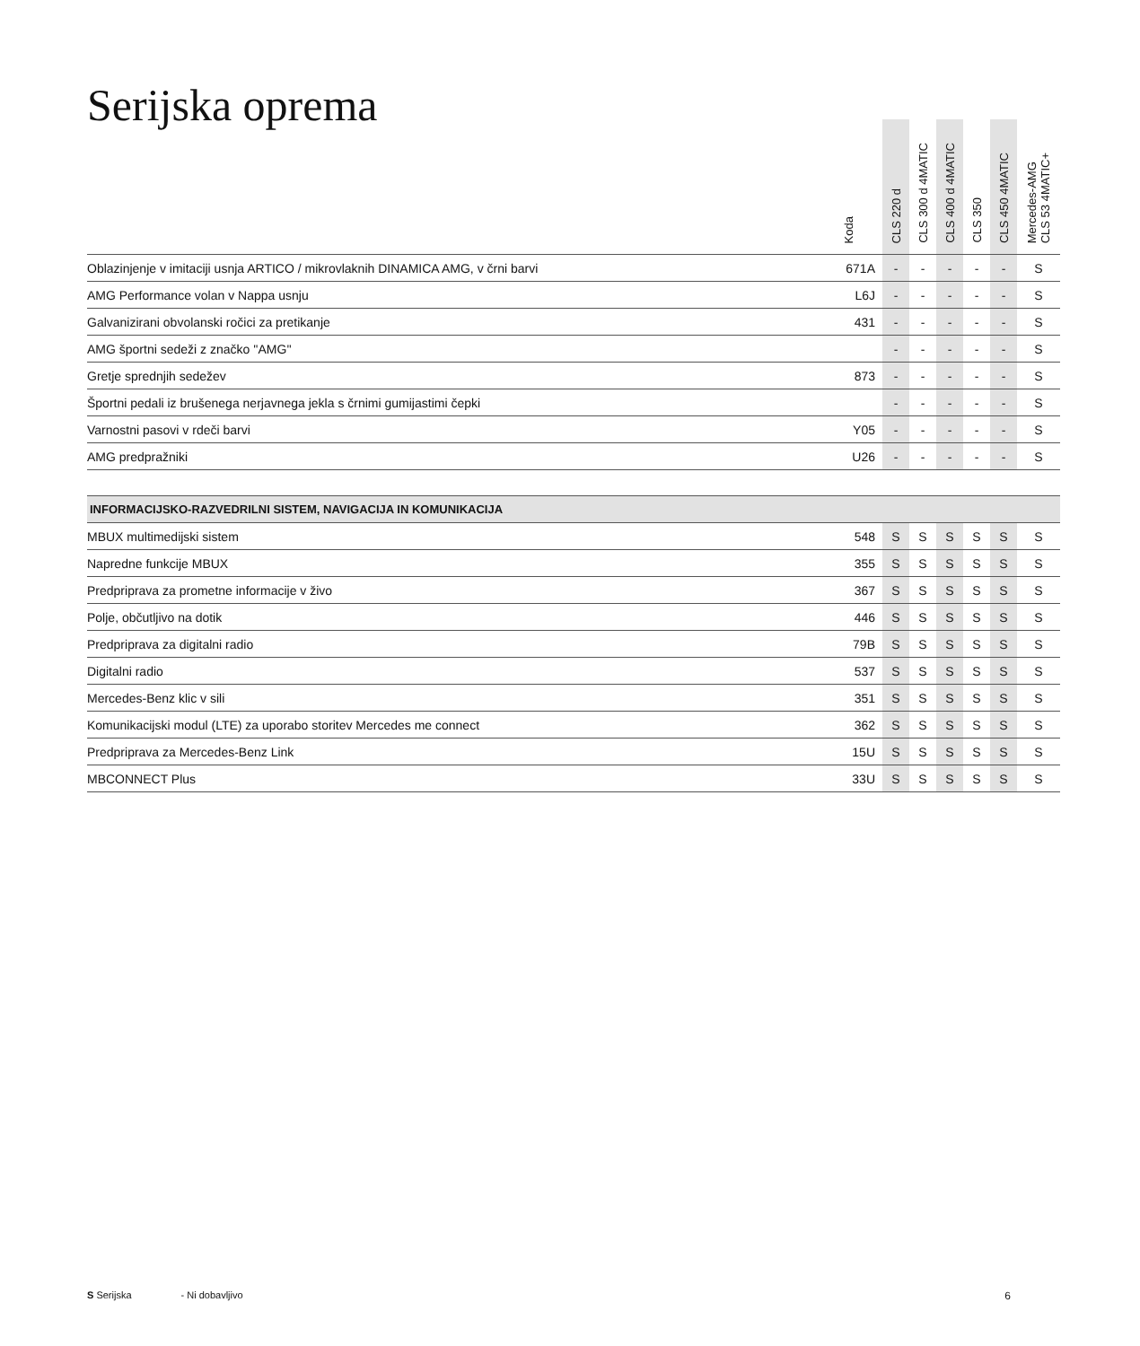Serijska oprema
| | Koda | CLS 220 d | CLS 300 d 4MATIC | CLS 400 d 4MATIC | CLS 350 | CLS 450 4MATIC | Mercedes-AMG CLS 53 4MATIC+ |
| --- | --- | --- | --- | --- | --- | --- | --- |
| Oblazinjenje v imitaciji usnja ARTICO / mikrovlaknih DINAMICA AMG, v črni barvi | 671A | - | - | - | - | - | S |
| AMG Performance volan v Nappa usnju | L6J | - | - | - | - | - | S |
| Galvanizirani obvolanski ročici za pretikanje | 431 | - | - | - | - | - | S |
| AMG športni sedeži z značko ''AMG'' | | - | - | - | - | - | S |
| Gretje sprednjih sedežev | 873 | - | - | - | - | - | S |
| Športni pedali iz brušenega nerjavnega jekla s črnimi gumijastimi čepki | | - | - | - | - | - | S |
| Varnostni pasovi v rdeči barvi | Y05 | - | - | - | - | - | S |
| AMG predpražniki | U26 | - | - | - | - | - | S |
| INFORMACIJSKO-RAZVEDRILNI SISTEM, NAVIGACIJA IN KOMUNIKACIJA | | | | | | | |
| MBUX multimedijski sistem | 548 | S | S | S | S | S | S |
| Napredne funkcije MBUX | 355 | S | S | S | S | S | S |
| Predpriprava za prometne informacije v živo | 367 | S | S | S | S | S | S |
| Polje, občutljivo na dotik | 446 | S | S | S | S | S | S |
| Predpriprava za digitalni radio | 79B | S | S | S | S | S | S |
| Digitalni radio | 537 | S | S | S | S | S | S |
| Mercedes-Benz klic v sili | 351 | S | S | S | S | S | S |
| Komunikacijski modul (LTE) za uporabo storitev Mercedes me connect | 362 | S | S | S | S | S | S |
| Predpriprava za Mercedes-Benz Link | 15U | S | S | S | S | S | S |
| MBCONNECT Plus | 33U | S | S | S | S | S | S |
S Serijska - Ni dobavljivo 6